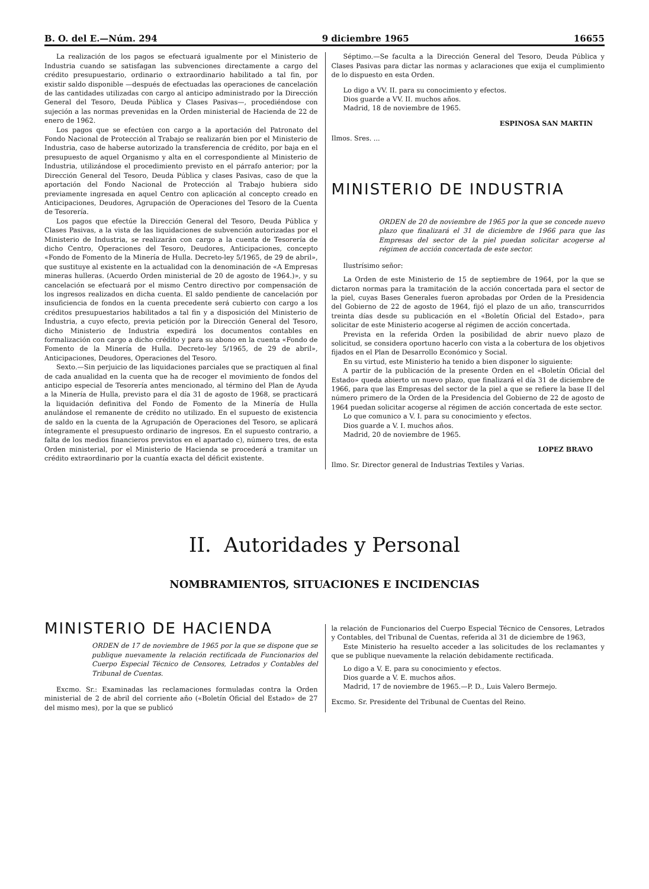B. O. del E.—Núm. 294 9 diciembre 1965 16655
La realización de los pagos se efectuará igualmente por el Ministerio de Industria cuando se satisfagan las subvenciones directamente a cargo del crédito presupuestario, ordinario o extraordinario habilitado a tal fin, por existir saldo disponible —después de efectuadas las operaciones de cancelación de las cantidades utilizadas con cargo al anticipo administrado por la Dirección General del Tesoro, Deuda Pública y Clases Pasivas—, procediéndose con sujeción a las normas prevenidas en la Orden ministerial de Hacienda de 22 de enero de 1962.
Los pagos que se efectúen con cargo a la aportación del Patronato del Fondo Nacional de Protección al Trabajo se realizarán bien por el Ministerio de Industria, caso de haberse autorizado la transferencia de crédito, por baja en el presupuesto de aquel Organismo y alta en el correspondiente al Ministerio de Industria, utilizándose el procedimiento previsto en el párrafo anterior; por la Dirección General del Tesoro, Deuda Pública y clases Pasivas, caso de que la aportación del Fondo Nacional de Protección al Trabajo hubiera sido previamente ingresada en aquel Centro con aplicación al concepto creado en Anticipaciones, Deudores, Agrupación de Operaciones del Tesoro de la Cuenta de Tesorería.
Los pagos que efectúe la Dirección General del Tesoro, Deuda Pública y Clases Pasivas, a la vista de las liquidaciones de subvención autorizadas por el Ministerio de Industria, se realizarán con cargo a la cuenta de Tesorería de dicho Centro, Operaciones del Tesoro, Deudores, Anticipaciones, concepto «Fondo de Fomento de la Minería de Hulla. Decreto-ley 5/1965, de 29 de abril», que sustituye al existente en la actualidad con la denominación de «A Empresas mineras hulleras. (Acuerdo Orden ministerial de 20 de agosto de 1964.)», y su cancelación se efectuará por el mismo Centro directivo por compensación de los ingresos realizados en dicha cuenta. El saldo pendiente de cancelación por insuficiencia de fondos en la cuenta precedente será cubierto con cargo a los créditos presupuestarios habilitados a tal fin y a disposición del Ministerio de Industria, a cuyo efecto, previa petición por la Dirección General del Tesoro, dicho Ministerio de Industria expedirá los documentos contables en formalización con cargo a dicho crédito y para su abono en la cuenta «Fondo de Fomento de la Minería de Hulla. Decreto-ley 5/1965, de 29 de abril», Anticipaciones, Deudores, Operaciones del Tesoro.
Sexto.—Sin perjuicio de las liquidaciones parciales que se practiquen al final de cada anualidad en la cuenta que ha de recoger el movimiento de fondos del anticipo especial de Tesorería antes mencionado, al término del Plan de Ayuda a la Minería de Hulla, previsto para el día 31 de agosto de 1968, se practicará la liquidación definitiva del Fondo de Fomento de la Minería de Hulla anulándose el remanente de crédito no utilizado. En el supuesto de existencia de saldo en la cuenta de la Agrupación de Operaciones del Tesoro, se aplicará íntegramente el presupuesto ordinario de ingresos. En el supuesto contrario, a falta de los medios financieros previstos en el apartado c), número tres, de esta Orden ministerial, por el Ministerio de Hacienda se procederá a tramitar un crédito extraordinario por la cuantía exacta del déficit existente.
Séptimo.—Se faculta a la Dirección General del Tesoro, Deuda Pública y Clases Pasivas para dictar las normas y aclaraciones que exija el cumplimiento de lo dispuesto en esta Orden.
Lo digo a VV. II. para su conocimiento y efectos.
Dios guarde a VV. II. muchos años.
Madrid, 18 de noviembre de 1965.
ESPINOSA SAN MARTIN
Ilmos. Sres. ...
MINISTERIO DE INDUSTRIA
ORDEN de 20 de noviembre de 1965 por la que se concede nuevo plazo que finalizará el 31 de diciembre de 1966 para que las Empresas del sector de la piel puedan solicitar acogerse al régimen de acción concertada de este sector.
Ilustrísimo señor:
La Orden de este Ministerio de 15 de septiembre de 1964, por la que se dictaron normas para la tramitación de la acción concertada para el sector de la piel, cuyas Bases Generales fueron aprobadas por Orden de la Presidencia del Gobierno de 22 de agosto de 1964, fijó el plazo de un año, transcurridos treinta días desde su publicación en el «Boletín Oficial del Estado», para solicitar de este Ministerio acogerse al régimen de acción concertada.
Prevista en la referida Orden la posibilidad de abrir nuevo plazo de solicitud, se considera oportuno hacerlo con vista a la cobertura de los objetivos fijados en el Plan de Desarrollo Económico y Social.
En su virtud, este Ministerio ha tenido a bien disponer lo siguiente:
A partir de la publicación de la presente Orden en el «Boletín Oficial del Estado» queda abierto un nuevo plazo, que finalizará el día 31 de diciembre de 1966, para que las Empresas del sector de la piel a que se refiere la base II del número primero de la Orden de la Presidencia del Gobierno de 22 de agosto de 1964 puedan solicitar acogerse al régimen de acción concertada de este sector.
Lo que comunico a V. I. para su conocimiento y efectos.
Dios guarde a V. I. muchos años.
Madrid, 20 de noviembre de 1965.
LOPEZ BRAVO
Ilmo. Sr. Director general de Industrias Textiles y Varias.
II. Autoridades y Personal
NOMBRAMIENTOS, SITUACIONES E INCIDENCIAS
MINISTERIO DE HACIENDA
ORDEN de 17 de noviembre de 1965 por la que se dispone que se publique nuevamente la relación rectificada de Funcionarios del Cuerpo Especial Técnico de Censores, Letrados y Contables del Tribunal de Cuentas.
Excmo. Sr.: Examinadas las reclamaciones formuladas contra la Orden ministerial de 2 de abril del corriente año («Boletín Oficial del Estado» de 27 del mismo mes), por la que se publicó
la relación de Funcionarios del Cuerpo Especial Técnico de Censores, Letrados y Contables, del Tribunal de Cuentas, referida al 31 de diciembre de 1963,
Este Ministerio ha resuelto acceder a las solicitudes de los reclamantes y que se publique nuevamente la relación debidamente rectificada.
Lo digo a V. E. para su conocimiento y efectos.
Dios guarde a V. E. muchos años.
Madrid, 17 de noviembre de 1965.—P. D., Luis Valero Bermejo.
Excmo. Sr. Presidente del Tribunal de Cuentas del Reino.